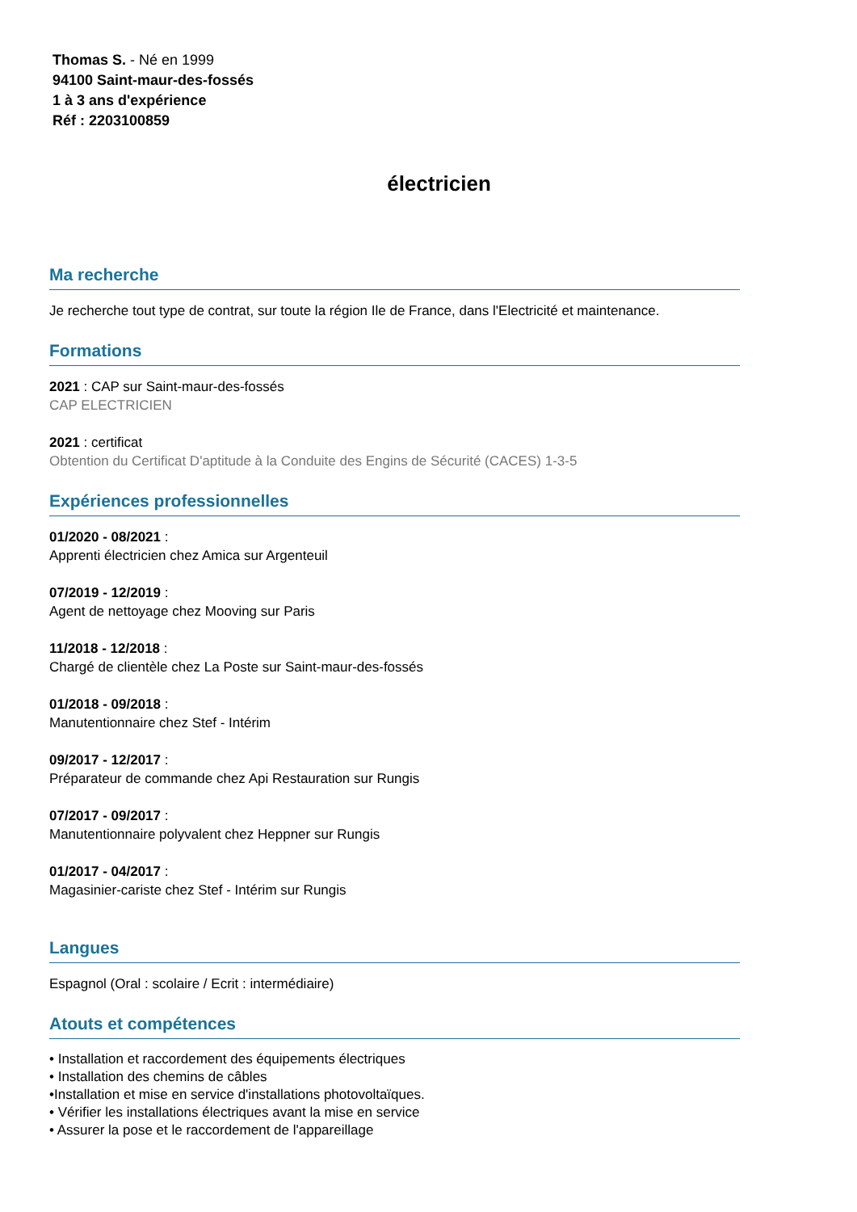Thomas S. - Né en 1999
94100 Saint-maur-des-fossés
1 à 3 ans d'expérience
Réf : 2203100859
électricien
Ma recherche
Je recherche tout type de contrat, sur toute la région Ile de France, dans l'Electricité et maintenance.
Formations
2021 : CAP sur Saint-maur-des-fossés
CAP ELECTRICIEN
2021 : certificat
Obtention du Certificat D'aptitude à la Conduite des Engins de Sécurité (CACES) 1-3-5
Expériences professionnelles
01/2020 - 08/2021 :
Apprenti électricien chez Amica sur Argenteuil
07/2019 - 12/2019 :
Agent de nettoyage chez Mooving sur Paris
11/2018 - 12/2018 :
Chargé de clientèle chez La Poste sur Saint-maur-des-fossés
01/2018 - 09/2018 :
Manutentionnaire chez Stef - Intérim
09/2017 - 12/2017 :
Préparateur de commande chez Api Restauration sur Rungis
07/2017 - 09/2017 :
Manutentionnaire polyvalent chez Heppner sur Rungis
01/2017 - 04/2017 :
Magasinier-cariste chez Stef - Intérim sur Rungis
Langues
Espagnol (Oral : scolaire / Ecrit : intermédiaire)
Atouts et compétences
• Installation et raccordement des équipements électriques
• Installation des chemins de câbles
•Installation et mise en service d'installations photovoltaïques.
• Vérifier les installations électriques avant la mise en service
• Assurer la pose et le raccordement de l'appareillage